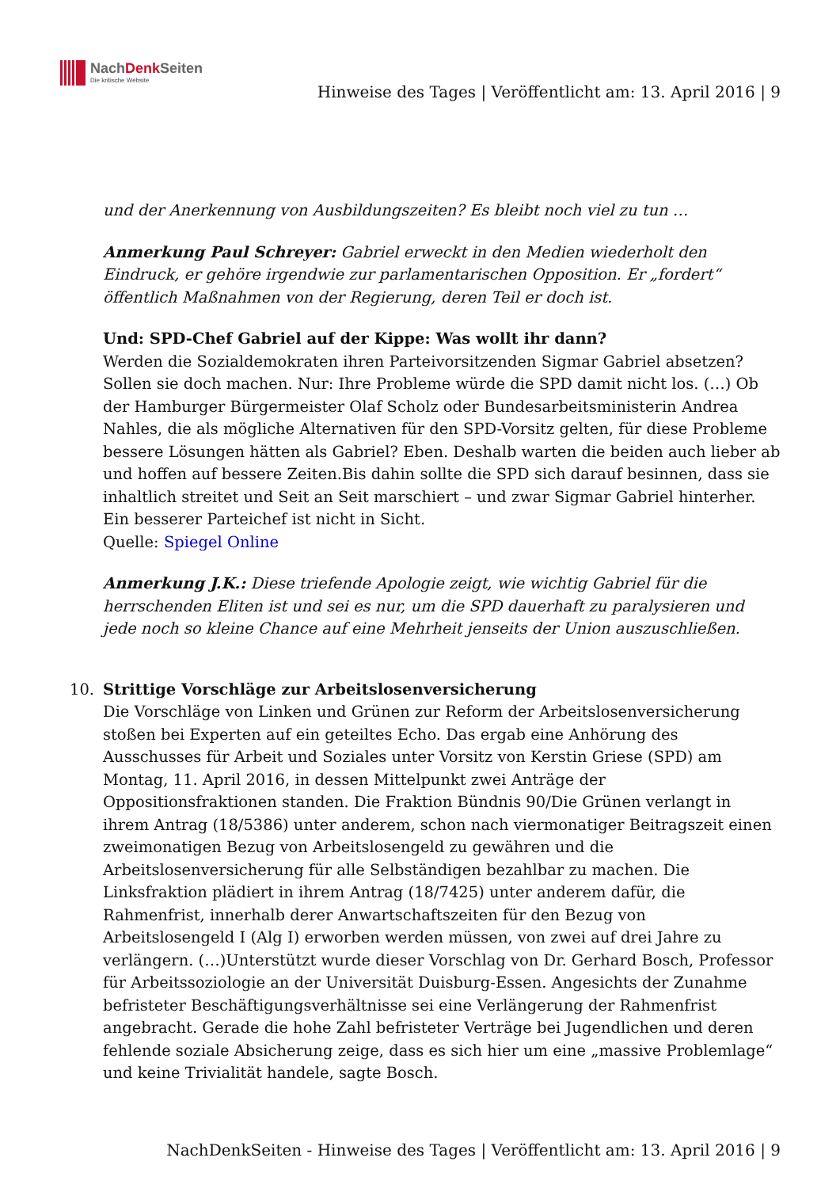NachDenk Seiten
Die kritische Website
Hinweise des Tages | Veröffentlicht am: 13. April 2016 | 9
und der Anerkennung von Ausbildungszeiten? Es bleibt noch viel zu tun …
Anmerkung Paul Schreyer: Gabriel erweckt in den Medien wiederholt den Eindruck, er gehöre irgendwie zur parlamentarischen Opposition. Er „fordert“ öffentlich Maßnahmen von der Regierung, deren Teil er doch ist.
Und: SPD-Chef Gabriel auf der Kippe: Was wollt ihr dann?
Werden die Sozialdemokraten ihren Parteivorsitzenden Sigmar Gabriel absetzen? Sollen sie doch machen. Nur: Ihre Probleme würde die SPD damit nicht los. (…) Ob der Hamburger Bürgermeister Olaf Scholz oder Bundesarbeitsministerin Andrea Nahles, die als mögliche Alternativen für den SPD-Vorsitz gelten, für diese Probleme bessere Lösungen hätten als Gabriel? Eben. Deshalb warten die beiden auch lieber ab und hoffen auf bessere Zeiten.Bis dahin sollte die SPD sich darauf besinnen, dass sie inhaltlich streitet und Seit an Seit marschiert – und zwar Sigmar Gabriel hinterher. Ein besserer Parteichef ist nicht in Sicht.
Quelle: Spiegel Online
Anmerkung J.K.: Diese triefende Apologie zeigt, wie wichtig Gabriel für die herrschenden Eliten ist und sei es nur, um die SPD dauerhaft zu paralysieren und jede noch so kleine Chance auf eine Mehrheit jenseits der Union auszuschließen.
10. Strittige Vorschläge zur Arbeitslosenversicherung
Die Vorschläge von Linken und Grünen zur Reform der Arbeitslosenversicherung stoßen bei Experten auf ein geteiltes Echo. Das ergab eine Anhörung des Ausschusses für Arbeit und Soziales unter Vorsitz von Kerstin Griese (SPD) am Montag, 11. April 2016, in dessen Mittelpunkt zwei Anträge der Oppositionsfraktionen standen. Die Fraktion Bündnis 90/Die Grünen verlangt in ihrem Antrag (18/5386) unter anderem, schon nach viermonatiger Beitragszeit einen zweimonatigen Bezug von Arbeitslosengeld zu gewähren und die Arbeitslosenversicherung für alle Selbständigen bezahlbar zu machen. Die Linksfraktion plädiert in ihrem Antrag (18/7425) unter anderem dafür, die Rahmenfrist, innerhalb derer Anwartschaftszeiten für den Bezug von Arbeitslosengeld I (Alg I) erworben werden müssen, von zwei auf drei Jahre zu verlängern. (…)Unterstützt wurde dieser Vorschlag von Dr. Gerhard Bosch, Professor für Arbeitssoziologie an der Universität Duisburg-Essen. Angesichts der Zunahme befristeter Beschäftigungsverhältnisse sei eine Verlängerung der Rahmenfrist angebracht. Gerade die hohe Zahl befristeter Verträge bei Jugendlichen und deren fehlende soziale Absicherung zeige, dass es sich hier um eine „massive Problemlage“ und keine Trivialität handele, sagte Bosch.
NachDenkSeiten - Hinweise des Tages | Veröffentlicht am: 13. April 2016 | 9